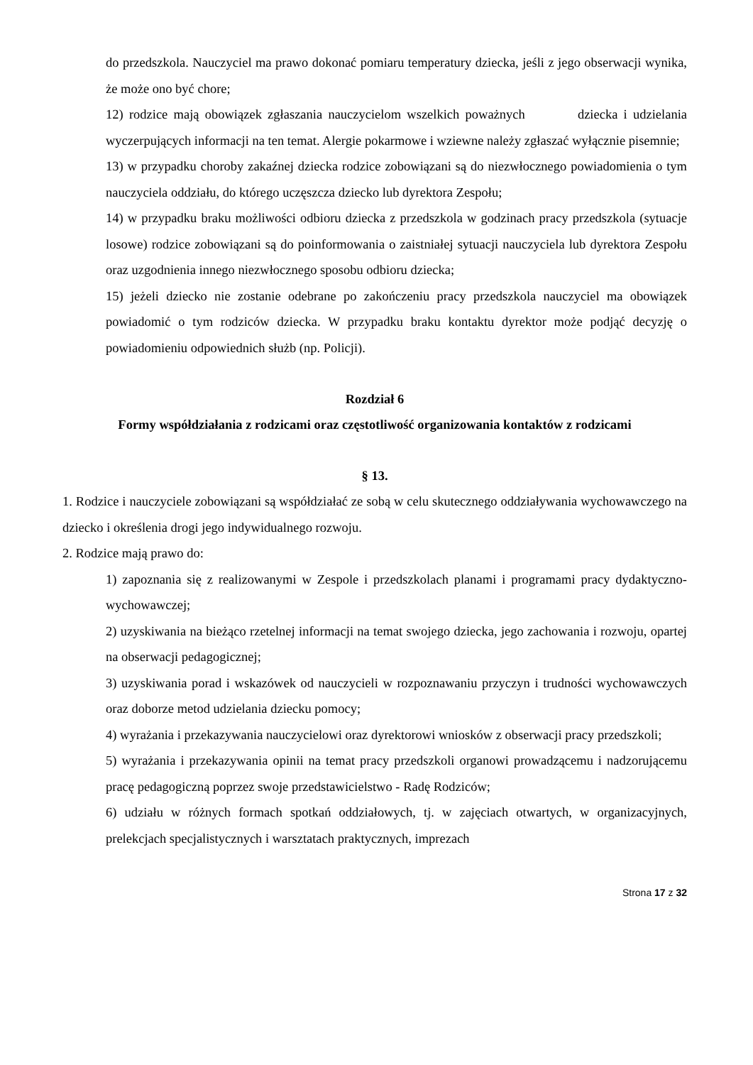do przedszkola. Nauczyciel ma prawo dokonać pomiaru temperatury dziecka, jeśli z jego obserwacji wynika, że może ono być chore;
12) rodzice mają obowiązek zgłaszania nauczycielom wszelkich poważnych dziecka i udzielania wyczerpujących informacji na ten temat. Alergie pokarmowe i wziewne należy zgłaszać wyłącznie pisemnie;
13) w przypadku choroby zakaźnej dziecka rodzice zobowiązani są do niezwłocznego powiadomienia o tym nauczyciela oddziału, do którego uczęszcza dziecko lub dyrektora Zespołu;
14) w przypadku braku możliwości odbioru dziecka z przedszkola w godzinach pracy przedszkola (sytuacje losowe) rodzice zobowiązani są do poinformowania o zaistniałej sytuacji nauczyciela lub dyrektora Zespołu oraz uzgodnienia innego niezwłocznego sposobu odbioru dziecka;
15) jeżeli dziecko nie zostanie odebrane po zakończeniu pracy przedszkola nauczyciel ma obowiązek powiadomić o tym rodziców dziecka. W przypadku braku kontaktu dyrektor może podjąć decyzję o powiadomieniu odpowiednich służb (np. Policji).
Rozdział 6
Formy współdziałania z rodzicami oraz częstotliwość organizowania kontaktów z rodzicami
§ 13.
1. Rodzice i nauczyciele zobowiązani są współdziałać ze sobą w celu skutecznego oddziaływania wychowawczego na dziecko i określenia drogi jego indywidualnego rozwoju.
2. Rodzice mają prawo do:
1) zapoznania się z realizowanymi w Zespole i przedszkolach planami i programami pracy dydaktyczno-wychowawczej;
2) uzyskiwania na bieżąco rzetelnej informacji na temat swojego dziecka, jego zachowania i rozwoju, opartej na obserwacji pedagogicznej;
3) uzyskiwania porad i wskazówek od nauczycieli w rozpoznawaniu przyczyn i trudności wychowawczych oraz doborze metod udzielania dziecku pomocy;
4) wyrażania i przekazywania nauczycielowi oraz dyrektorowi wniosków z obserwacji pracy przedszkoli;
5) wyrażania i przekazywania opinii na temat pracy przedszkoli organowi prowadzącemu i nadzorującemu pracę pedagogiczną poprzez swoje przedstawicielstwo - Radę Rodziców;
6) udziału w różnych formach spotkań oddziałowych, tj. w zajęciach otwartych, w organizacyjnych, prelekcjach specjalistycznych i warsztatach praktycznych, imprezach
Strona 17 z 32